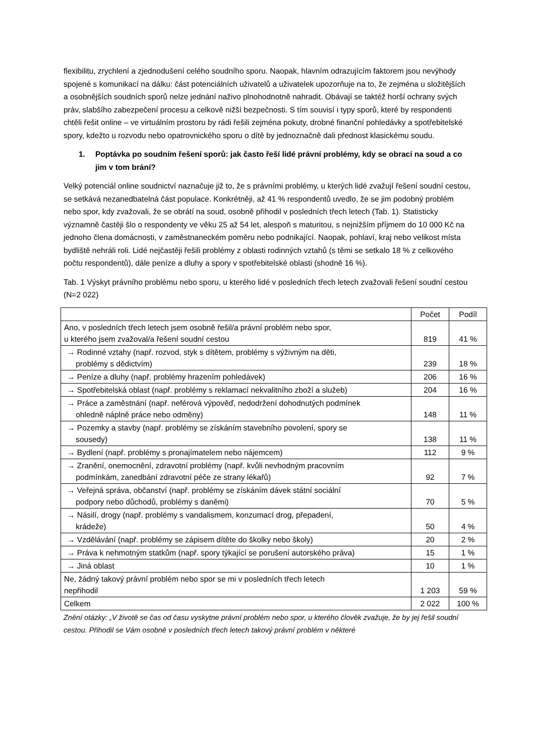flexibilitu, zrychlení a zjednodušení celého soudního sporu. Naopak, hlavním odrazujícím faktorem jsou nevýhody spojené s komunikací na dálku: část potenciálních uživatelů a uživatelek upozorňuje na to, že zejména u složitějších a osobnějších soudních sporů nelze jednání naživo plnohodnotně nahradit. Obávají se taktéž horší ochrany svých práv, slabšího zabezpečení procesu a celkově nižší bezpečnosti. S tím souvisí i typy sporů, které by respondenti chtěli řešit online – ve virtuálním prostoru by rádi řešili zejména pokuty, drobné finanční pohledávky a spotřebitelské spory, kdežto u rozvodu nebo opatrovnického sporu o dítě by jednoznačně dali přednost klasickému soudu.
1. Poptávka po soudním řešení sporů: jak často řeší lidé právní problémy, kdy se obrací na soud a co jim v tom brání?
Velký potenciál online soudnictví naznačuje již to, že s právními problémy, u kterých lidé zvažují řešení soudní cestou, se setkává nezanedbatelná část populace. Konkrétněji, až 41 % respondentů uvedlo, že se jim podobný problém nebo spor, kdy zvažovali, že se obrátí na soud, osobně přihodil v posledních třech letech (Tab. 1). Statisticky významně častěji šlo o respondenty ve věku 25 až 54 let, alespoň s maturitou, s nejnižším příjmem do 10 000 Kč na jednoho člena domácnosti, v zaměstnaneckém poměru nebo podnikající. Naopak, pohlaví, kraj nebo velikost místa bydliště nehráli roli. Lidé nejčastěji řešili problémy z oblasti rodinných vztahů (s těmi se setkalo 18 % z celkového počtu respondentů), dále peníze a dluhy a spory v spotřebitelské oblasti (shodně 16 %).
Tab. 1 Výskyt právního problému nebo sporu, u kterého lidé v posledních třech letech zvažovali řešení soudní cestou (N=2 022)
| | Počet | Podíl |
| --- | --- | --- |
| Ano, v posledních třech letech jsem osobně řešil/a právní problém nebo spor, u kterého jsem zvažoval/a řešení soudní cestou | 819 | 41 % |
| → Rodinné vztahy (např. rozvod, styk s dítětem, problémy s výživným na děti, problémy s dědictvím) | 239 | 18 % |
| → Peníze a dluhy (např. problémy hrazením pohledávek) | 206 | 16 % |
| → Spotřebitelská oblast (např. problémy s reklamací nekvalitního zboží a služeb) | 204 | 16 % |
| → Práce a zaměstnání (např. neférová výpověď, nedodržení dohodnutých podmínek ohledně náplně práce nebo odměny) | 148 | 11 % |
| → Pozemky a stavby (např. problémy se získáním stavebního povolení, spory se sousedy) | 138 | 11 % |
| → Bydlení (např. problémy s pronajímatelem nebo nájemcem) | 112 | 9 % |
| → Zranění, onemocnění, zdravotní problémy (např. kvůli nevhodným pracovním podmínkám, zanedbání zdravotní péče ze strany lékařů) | 92 | 7 % |
| → Veřejná správa, občanství (např. problémy se získáním dávek státní sociální podpory nebo důchodů, problémy s daněmi) | 70 | 5 % |
| → Násilí, drogy (např. problémy s vandalismem, konzumací drog, přepadení, krádeže) | 50 | 4 % |
| → Vzdělávání (např. problémy se zápisem dítěte do školky nebo školy) | 20 | 2 % |
| → Práva k nehmotným statkům (např. spory týkající se porušení autorského práva) | 15 | 1 % |
| → Jiná oblast | 10 | 1 % |
| Ne, žádný takový právní problém nebo spor se mi v posledních třech letech nepřihodil | 1 203 | 59 % |
| Celkem | 2 022 | 100 % |
Znění otázky: „V životě se čas od času vyskytne právní problém nebo spor, u kterého člověk zvažuje, že by jej řešil soudní cestou. Přihodil se Vám osobně v posledních třech letech takový právní problém v některé